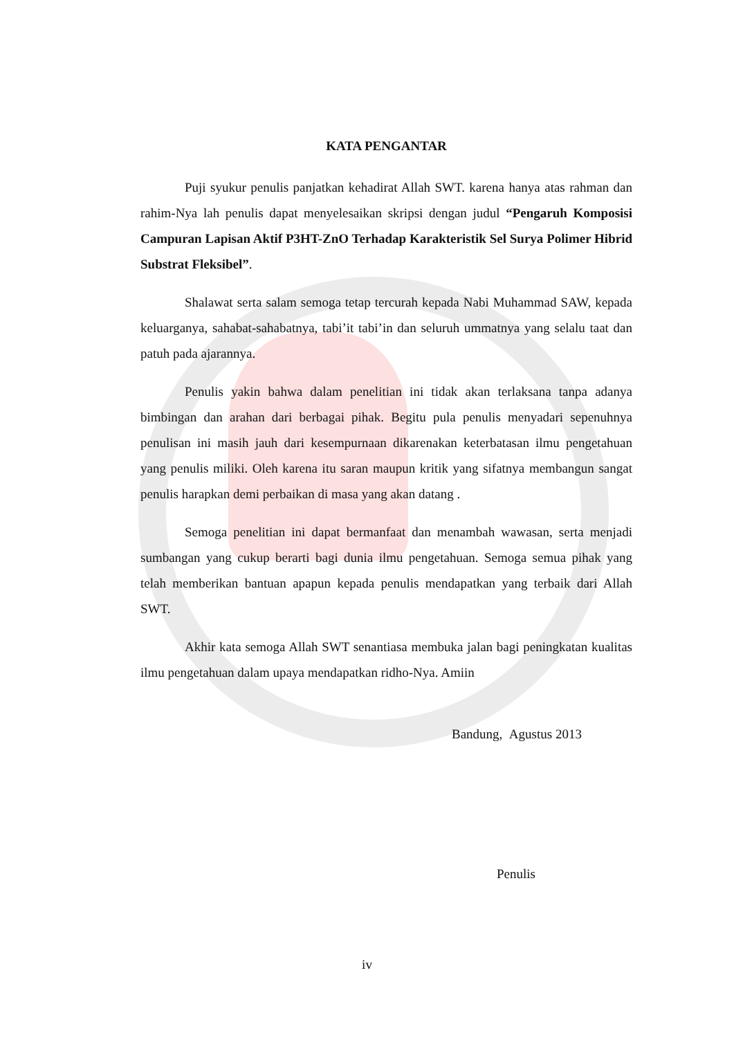KATA PENGANTAR
Puji syukur penulis panjatkan kehadirat Allah SWT. karena hanya atas rahman dan rahim-Nya lah penulis dapat menyelesaikan skripsi dengan judul “Pengaruh Komposisi Campuran Lapisan Aktif P3HT-ZnO Terhadap Karakteristik Sel Surya Polimer Hibrid Substrat Fleksibel”.
Shalawat serta salam semoga tetap tercurah kepada Nabi Muhammad SAW, kepada keluarganya, sahabat-sahabatnya, tabi’it tabi’in dan seluruh ummatnya yang selalu taat dan patuh pada ajarannya.
Penulis yakin bahwa dalam penelitian ini tidak akan terlaksana tanpa adanya bimbingan dan arahan dari berbagai pihak. Begitu pula penulis menyadari sepenuhnya penulisan ini masih jauh dari kesempurnaan dikarenakan keterbatasan ilmu pengetahuan yang penulis miliki. Oleh karena itu saran maupun kritik yang sifatnya membangun sangat penulis harapkan demi perbaikan di masa yang akan datang .
Semoga penelitian ini dapat bermanfaat dan menambah wawasan, serta menjadi sumbangan yang cukup berarti bagi dunia ilmu pengetahuan. Semoga semua pihak yang telah memberikan bantuan apapun kepada penulis mendapatkan yang terbaik dari Allah SWT.
Akhir kata semoga Allah SWT senantiasa membuka jalan bagi peningkatan kualitas ilmu pengetahuan dalam upaya mendapatkan ridho-Nya. Amiin
Bandung, Agustus 2013
Penulis
iv